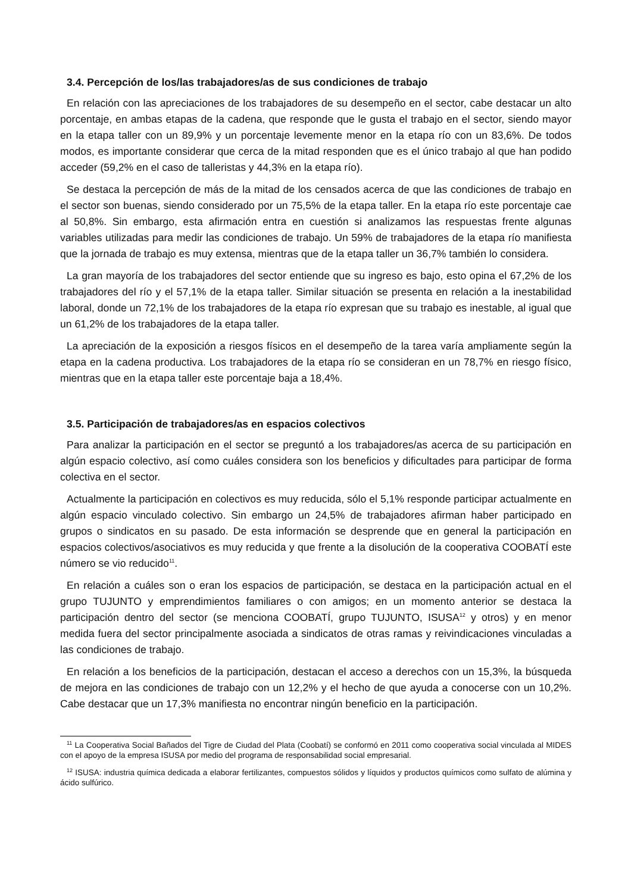3.4. Percepción de los/las trabajadores/as de sus condiciones de trabajo
En relación con las apreciaciones de los trabajadores de su desempeño en el sector, cabe destacar un alto porcentaje, en ambas etapas de la cadena, que responde que le gusta el trabajo en el sector, siendo mayor en la etapa taller con un 89,9% y un porcentaje levemente menor en la etapa río con un 83,6%. De todos modos, es importante considerar que cerca de la mitad responden que es el único trabajo al que han podido acceder (59,2% en el caso de talleristas y 44,3% en la etapa río).
Se destaca la percepción de más de la mitad de los censados acerca de que las condiciones de trabajo en el sector son buenas, siendo considerado por un 75,5% de la etapa taller. En la etapa río este porcentaje cae al 50,8%. Sin embargo, esta afirmación entra en cuestión si analizamos las respuestas frente algunas variables utilizadas para medir las condiciones de trabajo. Un 59% de trabajadores de la etapa río manifiesta que la jornada de trabajo es muy extensa, mientras que de la etapa taller un 36,7% también lo considera.
La gran mayoría de los trabajadores del sector entiende que su ingreso es bajo, esto opina el 67,2% de los trabajadores del río y el 57,1% de la etapa taller. Similar situación se presenta en relación a la inestabilidad laboral, donde un 72,1% de los trabajadores de la etapa río expresan que su trabajo es inestable, al igual que un 61,2% de los trabajadores de la etapa taller.
La apreciación de la exposición a riesgos físicos en el desempeño de la tarea varía ampliamente según la etapa en la cadena productiva. Los trabajadores de la etapa río se consideran en un 78,7% en riesgo físico, mientras que en la etapa taller este porcentaje baja a 18,4%.
3.5. Participación de trabajadores/as en espacios colectivos
Para analizar la participación en el sector se preguntó a los trabajadores/as acerca de su participación en algún espacio colectivo, así como cuáles considera son los beneficios y dificultades para participar de forma colectiva en el sector.
Actualmente la participación en colectivos es muy reducida, sólo el 5,1% responde participar actualmente en algún espacio vinculado colectivo. Sin embargo un 24,5% de trabajadores afirman haber participado en grupos o sindicatos en su pasado. De esta información se desprende que en general la participación en espacios colectivos/asociativos es muy reducida y que frente a la disolución de la cooperativa COOBATÍ este número se vio reducido<sup>11</sup>.
En relación a cuáles son o eran los espacios de participación, se destaca en la participación actual en el grupo TUJUNTO y emprendimientos familiares o con amigos; en un momento anterior se destaca la participación dentro del sector (se menciona COOBATÍ, grupo TUJUNTO, ISUSA<sup>12</sup> y otros) y en menor medida fuera del sector principalmente asociada a sindicatos de otras ramas y reivindicaciones vinculadas a las condiciones de trabajo.
En relación a los beneficios de la participación, destacan el acceso a derechos con un 15,3%, la búsqueda de mejora en las condiciones de trabajo con un 12,2% y el hecho de que ayuda a conocerse con un 10,2%. Cabe destacar que un 17,3% manifiesta no encontrar ningún beneficio en la participación.
<sup>11</sup> La Cooperativa Social Bañados del Tigre de Ciudad del Plata (Coobatí) se conformó en 2011 como cooperativa social vinculada al MIDES con el apoyo de la empresa ISUSA por medio del programa de responsabilidad social empresarial.
<sup>12</sup> ISUSA: industria química dedicada a elaborar fertilizantes, compuestos sólidos y líquidos y productos químicos como sulfato de alúmina y ácido sulfúrico.